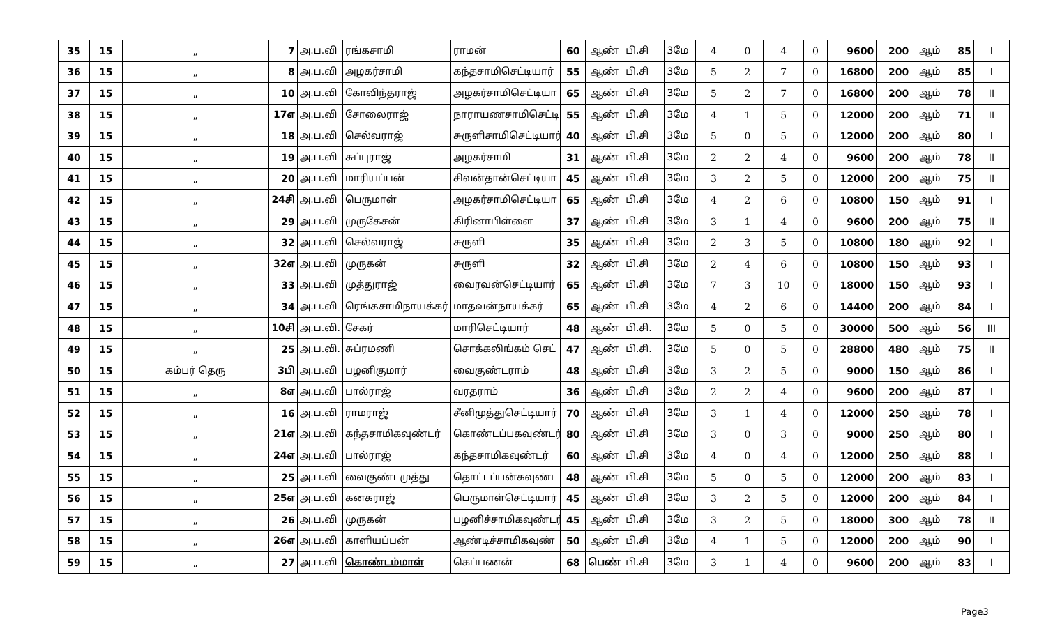| 35 | 15 | „ | 7 | அ.ப.வி | ரங்கசாமி | ராமன் | 60 | ஆண் | பி.சி | 3மே | 4 | 0 | 4 | 0 | 9600 | 200 | ஆம் | 85 | I |
| 36 | 15 | „ | 8 | அ.ப.வி | அழகர்சாமி | கந்தசாமிசெட்டியார் | 55 | ஆண் | பி.சி | 3மே | 5 | 2 | 7 | 0 | 16800 | 200 | ஆம் | 85 | I |
| 37 | 15 | „ | 10 | அ.ப.வி | கோவிந்தராஜ் | அழகர்சாமிசெட்டியா | 65 | ஆண் | பி.சி | 3மே | 5 | 2 | 7 | 0 | 16800 | 200 | ஆம் | 78 | II |
| 38 | 15 | „ | 17எ | அ.ப.வி | சோலைராஜ் | நாராயணசாமிசெட்டி | 55 | ஆண் | பி.சி | 3மே | 4 | 1 | 5 | 0 | 12000 | 200 | ஆம் | 71 | II |
| 39 | 15 | „ | 18 | அ.ப.வி | செல்வராஜ் | சுருளிசாமிசெட்டியார் | 40 | ஆண் | பி.சி | 3மே | 5 | 0 | 5 | 0 | 12000 | 200 | ஆம் | 80 | I |
| 40 | 15 | „ | 19 | அ.ப.வி | சுப்புராஜ் | அழகர்சாமி | 31 | ஆண் | பி.சி | 3மே | 2 | 2 | 4 | 0 | 9600 | 200 | ஆம் | 78 | II |
| 41 | 15 | „ | 20 | அ.ப.வி | மாரியப்பன் | சிவன்தான்செட்டியா | 45 | ஆண் | பி.சி | 3மே | 3 | 2 | 5 | 0 | 12000 | 200 | ஆம் | 75 | II |
| 42 | 15 | „ | 24சி | அ.ப.வி | பெருமாள் | அழகர்சாமிசெட்டியா | 65 | ஆண் | பி.சி | 3மே | 4 | 2 | 6 | 0 | 10800 | 150 | ஆம் | 91 | I |
| 43 | 15 | „ | 29 | அ.ப.வி | முருகேசன் | கிரினாபிள்ளை | 37 | ஆண் | பி.சி | 3மே | 3 | 1 | 4 | 0 | 9600 | 200 | ஆம் | 75 | II |
| 44 | 15 | „ | 32 | அ.ப.வி | செல்வராஜ் | சுருளி | 35 | ஆண் | பி.சி | 3மே | 2 | 3 | 5 | 0 | 10800 | 180 | ஆம் | 92 | I |
| 45 | 15 | „ | 32எ | அ.ப.வி | முருகன் | சுருளி | 32 | ஆண் | பி.சி | 3மே | 2 | 4 | 6 | 0 | 10800 | 150 | ஆம் | 93 | I |
| 46 | 15 | „ | 33 | அ.ப.வி | முத்துராஜ் | வைரவன்செட்டியார் | 65 | ஆண் | பி.சி | 3மே | 7 | 3 | 10 | 0 | 18000 | 150 | ஆம் | 93 | I |
| 47 | 15 | „ | 34 | அ.ப.வி | ரெங்கசாமிநாயக்கர் | மாதவன்நாயக்கர் | 65 | ஆண் | பி.சி | 3மே | 4 | 2 | 6 | 0 | 14400 | 200 | ஆம் | 84 | I |
| 48 | 15 | „ | 10சி | அ.ப.வி. | சேகர் | மாரிசெட்டியார் | 48 | ஆண் | பி.சி. | 3மே | 5 | 0 | 5 | 0 | 30000 | 500 | ஆம் | 56 | III |
| 49 | 15 | „ | 25 | அ.ப.வி. | சுப்ரமணி | சொக்கலிங்கம் செட் | 47 | ஆண் | பி.சி. | 3மே | 5 | 0 | 5 | 0 | 28800 | 480 | ஆம் | 75 | II |
| 50 | 15 | கம்பர் தெரு | 3பி | அ.ப.வி | பழனிகுமார் | வைகுண்டராம் | 48 | ஆண் | பி.சி | 3மே | 3 | 2 | 5 | 0 | 9000 | 150 | ஆம் | 86 | I |
| 51 | 15 | „ | 8எ | அ.ப.வி | பால்ராஜ் | வரதராம் | 36 | ஆண் | பி.சி | 3மே | 2 | 2 | 4 | 0 | 9600 | 200 | ஆம் | 87 | I |
| 52 | 15 | „ | 16 | அ.ப.வி | ராமராஜ் | சீனிமுத்துசெட்டியார் | 70 | ஆண் | பி.சி | 3மே | 3 | 1 | 4 | 0 | 12000 | 250 | ஆம் | 78 | I |
| 53 | 15 | „ | 21எ | அ.ப.வி | கந்தசாமிகவுண்டர் | கொண்டப்பகவுண்டர் | 80 | ஆண் | பி.சி | 3மே | 3 | 0 | 3 | 0 | 9000 | 250 | ஆம் | 80 | I |
| 54 | 15 | „ | 24எ | அ.ப.வி | பால்ராஜ் | கந்தசாமிகவுண்டர் | 60 | ஆண் | பி.சி | 3மே | 4 | 0 | 4 | 0 | 12000 | 250 | ஆம் | 88 | I |
| 55 | 15 | „ | 25 | அ.ப.வி | வைகுண்டமுத்து | தொட்டப்பன்கவுண்ட | 48 | ஆண் | பி.சி | 3மே | 5 | 0 | 5 | 0 | 12000 | 200 | ஆம் | 83 | I |
| 56 | 15 | „ | 25எ | அ.ப.வி | கனகராஜ் | பெருமாள்செட்டியார் | 45 | ஆண் | பி.சி | 3மே | 3 | 2 | 5 | 0 | 12000 | 200 | ஆம் | 84 | I |
| 57 | 15 | „ | 26 | அ.ப.வி | முருகன் | பழனிச்சாமிகவுண்டர் | 45 | ஆண் | பி.சி | 3மே | 3 | 2 | 5 | 0 | 18000 | 300 | ஆம் | 78 | II |
| 58 | 15 | „ | 26எ | அ.ப.வி | காளியப்பன் | ஆண்டிச்சாமிகவுண் | 50 | ஆண் | பி.சி | 3மே | 4 | 1 | 5 | 0 | 12000 | 200 | ஆம் | 90 | I |
| 59 | 15 | „ | 27 | அ.ப.வி | கொண்டம்மாள் | கெப்பணன் | 68 | பெண் | பி.சி | 3மே | 3 | 1 | 4 | 0 | 9600 | 200 | ஆம் | 83 | I |
Page3